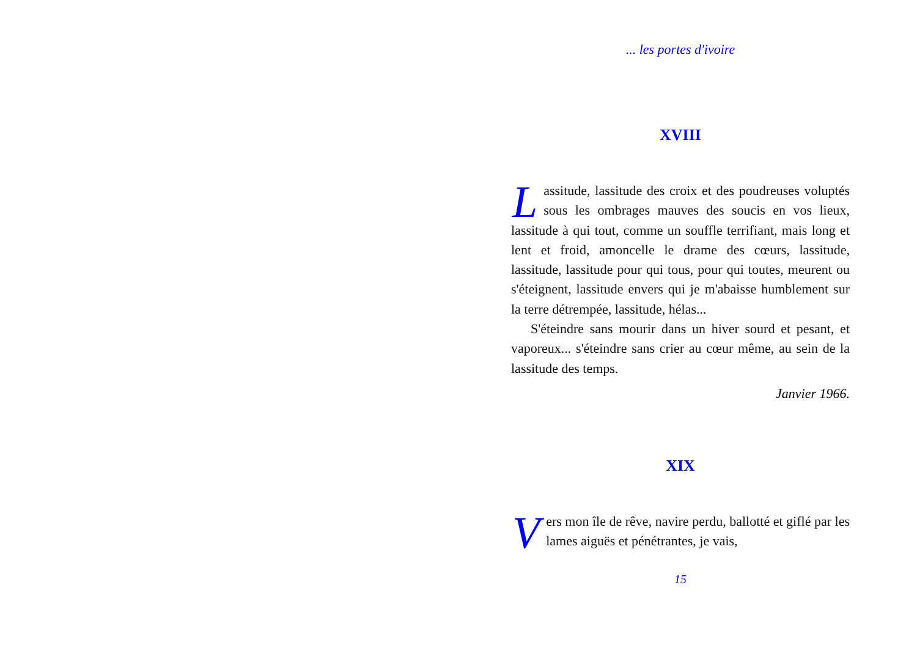... les portes d'ivoire
XVIII
Lassitude, lassitude des croix et des poudreuses voluptés sous les ombrages mauves des soucis en vos lieux, lassitude à qui tout, comme un souffle terrifiant, mais long et lent et froid, amoncelle le drame des cœurs, lassitude, lassitude, lassitude pour qui tous, pour qui toutes, meurent ou s'éteignent, lassitude envers qui je m'abaisse humblement sur la terre détrempée, lassitude, hélas...
S'éteindre sans mourir dans un hiver sourd et pesant, et vaporeux... s'éteindre sans crier au cœur même, au sein de la lassitude des temps.
Janvier 1966.
XIX
Vers mon île de rêve, navire perdu, ballotté et giflé par les lames aiguës et pénétrantes, je vais,
15